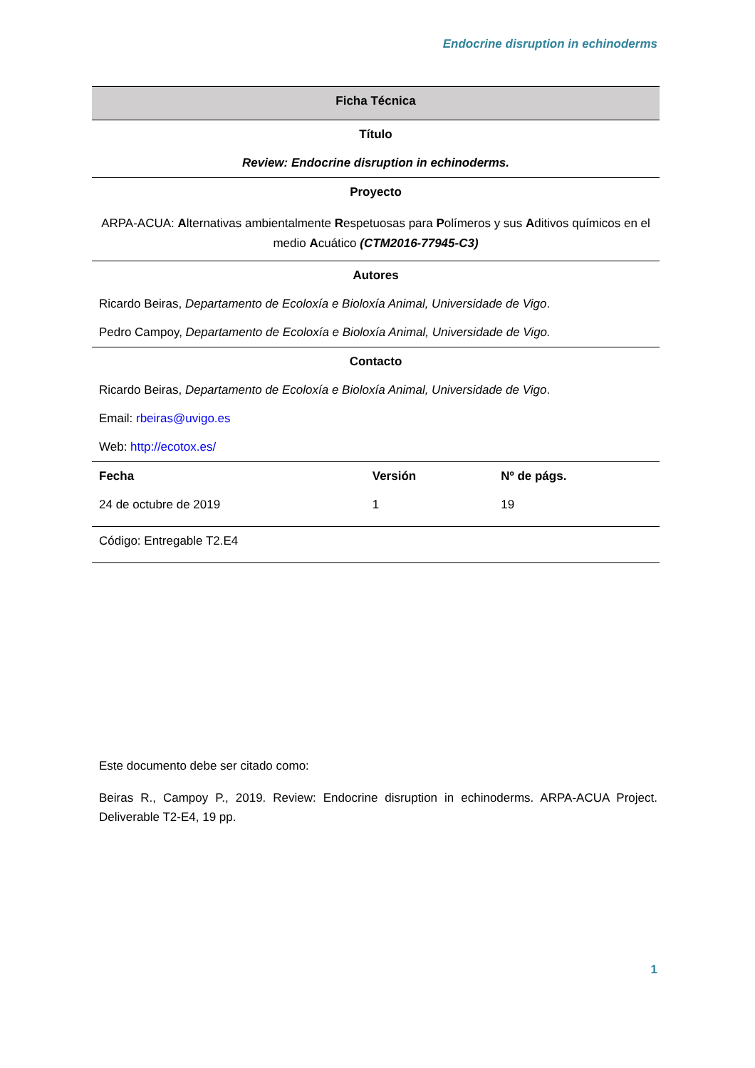Endocrine disruption in echinoderms
| Ficha Técnica | | |
| Título | | |
| Review: Endocrine disruption in echinoderms. | | |
| Proyecto | | |
| ARPA-ACUA: A lternativas ambientalmente R espetuosas para P olímeros y sus A ditivos químicos en el medio A cuático (CTM2016-77945-C3) | | |
| Autores | | |
| Ricardo Beiras, Departamento de Ecoloxía e Bioloxía Animal, Universidade de Vigo . | | |
| Pedro Campoy, Departamento de Ecoloxía e Bioloxía Animal, Universidade de Vigo. | | |
| Contacto | | |
| Ricardo Beiras, Departamento de Ecoloxía e Bioloxía Animal, Universidade de Vigo . | | |
| Email: rbeiras@uvigo.es | | |
| Web: http://ecotox.es/ | | |
| Fecha | Versión | Nº de págs. |
| 24 de octubre de 2019 | 1 | 19 |
| Código: Entregable T2.E4 | | |
Este documento debe ser citado como:
Beiras R., Campoy P., 2019. Review: Endocrine disruption in echinoderms. ARPA-ACUA Project. Deliverable T2-E4, 19 pp.
1